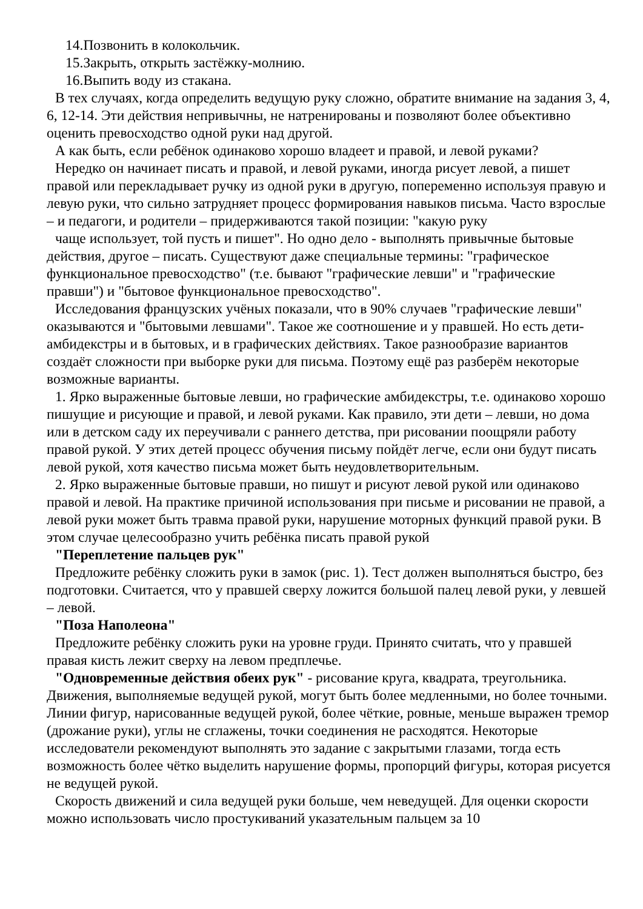14.Позвонить в колокольчик.
15.Закрыть, открыть застёжку-молнию.
16.Выпить воду из стакана.
В тех случаях, когда определить ведущую руку сложно, обратите внимание на задания 3, 4, 6, 12-14. Эти действия непривычны, не натренированы и позволяют более объективно оценить превосходство одной руки над другой.
А как быть, если ребёнок одинаково хорошо владеет и правой, и левой руками?
Нередко он начинает писать и правой, и левой руками, иногда рисует левой, а пишет правой или перекладывает ручку из одной руки в другую, попеременно используя правую и левую руки, что сильно затрудняет процесс формирования навыков письма. Часто взрослые – и педагоги, и родители – придерживаются такой позиции: "какую руку
чаще использует, той пусть и пишет". Но одно дело - выполнять привычные бытовые действия, другое – писать. Существуют даже специальные термины: "графическое функциональное превосходство" (т.е. бывают "графические левши" и "графические правши") и "бытовое функциональное превосходство".
Исследования французских учёных показали, что в 90% случаев "графические левши" оказываются и "бытовыми левшами". Такое же соотношение и у правшей. Но есть дети-амбидекстры и в бытовых, и в графических действиях. Такое разнообразие вариантов создаёт сложности при выборке руки для письма. Поэтому ещё раз разберём некоторые возможные варианты.
1. Ярко выраженные бытовые левши, но графические амбидекстры, т.е. одинаково хорошо пишущие и рисующие и правой, и левой руками. Как правило, эти дети – левши, но дома или в детском саду их переучивали с раннего детства, при рисовании поощряли работу правой рукой. У этих детей процесс обучения письму пойдёт легче, если они будут писать левой рукой, хотя качество письма может быть неудовлетворительным.
2. Ярко выраженные бытовые правши, но пишут и рисуют левой рукой или одинаково правой и левой. На практике причиной использования при письме и рисовании не правой, а левой руки может быть травма правой руки, нарушение моторных функций правой руки. В этом случае целесообразно учить ребёнка писать правой рукой
"Переплетение пальцев рук"
Предложите ребёнку сложить руки в замок (рис. 1). Тест должен выполняться быстро, без подготовки. Считается, что у правшей сверху ложится большой палец левой руки, у левшей – левой.
"Поза Наполеона"
Предложите ребёнку сложить руки на уровне груди. Принято считать, что у правшей правая кисть лежит сверху на левом предплечье.
"Одновременные действия обеих рук" - рисование круга, квадрата, треугольника. Движения, выполняемые ведущей рукой, могут быть более медленными, но более точными. Линии фигур, нарисованные ведущей рукой, более чёткие, ровные, меньше выражен тремор (дрожание руки), углы не сглажены, точки соединения не расходятся. Некоторые исследователи рекомендуют выполнять это задание с закрытыми глазами, тогда есть возможность более чётко выделить нарушение формы, пропорций фигуры, которая рисуется не ведущей рукой.
Скорость движений и сила ведущей руки больше, чем неведущей. Для оценки скорости можно использовать число простукиваний указательным пальцем за 10